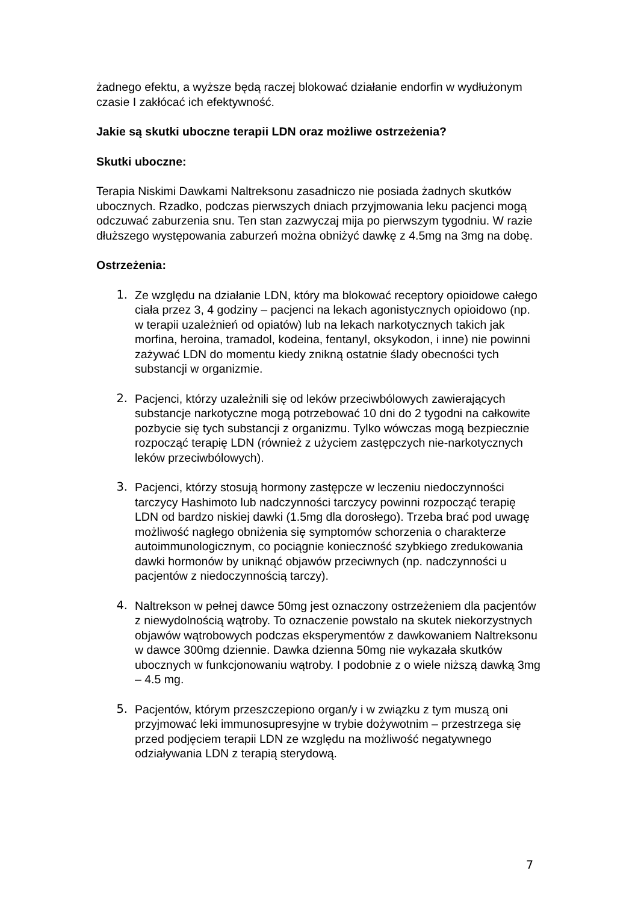żadnego efektu, a wyższe będą raczej blokować działanie endorfin w wydłużonym czasie I zakłócać ich efektywność.
Jakie są skutki uboczne terapii LDN oraz możliwe ostrzeżenia?
Skutki uboczne:
Terapia Niskimi Dawkami Naltreksonu zasadniczo nie posiada żadnych skutków ubocznych. Rzadko, podczas pierwszych dniach przyjmowania leku pacjenci mogą odczuwać zaburzenia snu. Ten stan zazwyczaj mija po pierwszym tygodniu. W razie dłuższego występowania zaburzeń można obniżyć dawkę z 4.5mg na 3mg na dobę.
Ostrzeżenia:
1. Ze względu na działanie LDN, który ma blokować receptory opioidowe całego ciała przez 3, 4 godziny – pacjenci na lekach agonistycznych opioidowo (np. w terapii uzależnień od opiatów) lub na lekach narkotycznych takich jak morfina, heroina, tramadol, kodeina, fentanyl, oksykodon, i inne) nie powinni zażywać LDN do momentu kiedy znikną ostatnie ślady obecności tych substancji w organizmie.
2. Pacjenci, którzy uzależnili się od leków przeciwbólowych zawierających substancje narkotyczne mogą potrzebować 10 dni do 2 tygodni na całkowite pozbycie się tych substancji z organizmu. Tylko wówczas mogą bezpiecznie rozpocząć terapię LDN (również z użyciem zastępczych nie-narkotycznych leków przeciwbólowych).
3. Pacjenci, którzy stosują hormony zastępcze w leczeniu niedoczynności tarczycy Hashimoto lub nadczynności tarczycy powinni rozpocząć terapię LDN od bardzo niskiej dawki (1.5mg dla dorosłego). Trzeba brać pod uwagę możliwość nagłego obniżenia się symptomów schorzenia o charakterze autoimmunologicznym, co pociągnie konieczność szybkiego zredukowania dawki hormonów by uniknąć objawów przeciwnych (np. nadczynności u pacjentów z niedoczynnością tarczy).
4. Naltrekson w pełnej dawce 50mg jest oznaczony ostrzeżeniem dla pacjentów z niewydolnością wątroby. To oznaczenie powstało na skutek niekorzystnych objawów wątrobowych podczas eksperymentów z dawkowaniem Naltreksonu w dawce 300mg dziennie. Dawka dzienna 50mg nie wykazała skutków ubocznych w funkcjonowaniu wątroby. I podobnie z o wiele niższą dawką 3mg – 4.5 mg.
5. Pacjentów, którym przeszczepiono organ/y i w związku z tym muszą oni przyjmować leki immunosupresyjne w trybie dożywotnim – przestrzega się przed podjęciem terapii LDN ze względu na możliwość negatywnego odziaływania LDN z terapią sterydową.
7